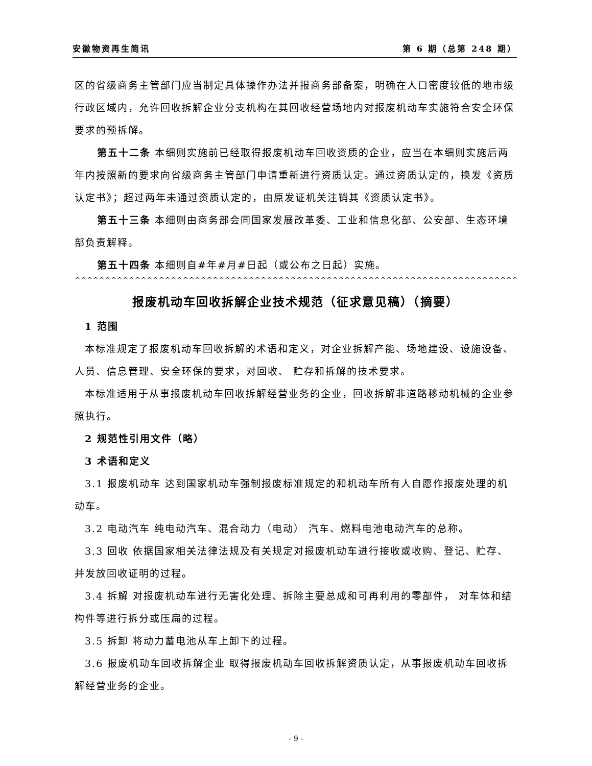安徽物资再生简讯 第 6 期（总第 248 期）
区的省级商务主管部门应当制定具体操作办法并报商务部备案，明确在人口密度较低的地市级行政区域内，允许回收拆解企业分支机构在其回收经营场地内对报废机动车实施符合安全环保要求的预拆解。
第五十二条 本细则实施前已经取得报废机动车回收资质的企业，应当在本细则实施后两年内按照新的要求向省级商务主管部门申请重新进行资质认定。通过资质认定的，换发《资质认定书》；超过两年未通过资质认定的，由原发证机关注销其《资质认定书》。
第五十三条 本细则由商务部会同国家发展改革委、工业和信息化部、公安部、生态环境部负责解释。
第五十四条 本细则自#年#月#日起（或公布之日起）实施。
^^^^^^^^^^^^^^^^^^^^^^^^^^^^^^^^^^^^^^^^^^^^^^^^^^^^^^^^^^^^^^^^^^^^^^^^^^^^^^^^^^^^^^^^^^^^^^^^^^^^^^^^^^^^^
报废机动车回收拆解企业技术规范（征求意见稿）（摘要）
1 范围
本标准规定了报废机动车回收拆解的术语和定义，对企业拆解产能、场地建设、设施设备、人员、信息管理、安全环保的要求，对回收、 贮存和拆解的技术要求。
本标准适用于从事报废机动车回收拆解经营业务的企业，回收拆解非道路移动机械的企业参照执行。
2 规范性引用文件（略）
3 术语和定义
3.1 报废机动车 达到国家机动车强制报废标准规定的和机动车所有人自愿作报废处理的机动车。
3.2 电动汽车 纯电动汽车、混合动力（电动） 汽车、燃料电池电动汽车的总称。
3.3 回收 依据国家相关法律法规及有关规定对报废机动车进行接收或收购、登记、贮存、并发放回收证明的过程。
3.4 拆解 对报废机动车进行无害化处理、拆除主要总成和可再利用的零部件， 对车体和结构件等进行拆分或压扁的过程。
3.5 拆卸 将动力蓄电池从车上卸下的过程。
3.6 报废机动车回收拆解企业 取得报废机动车回收拆解资质认定，从事报废机动车回收拆解经营业务的企业。
- 9 -